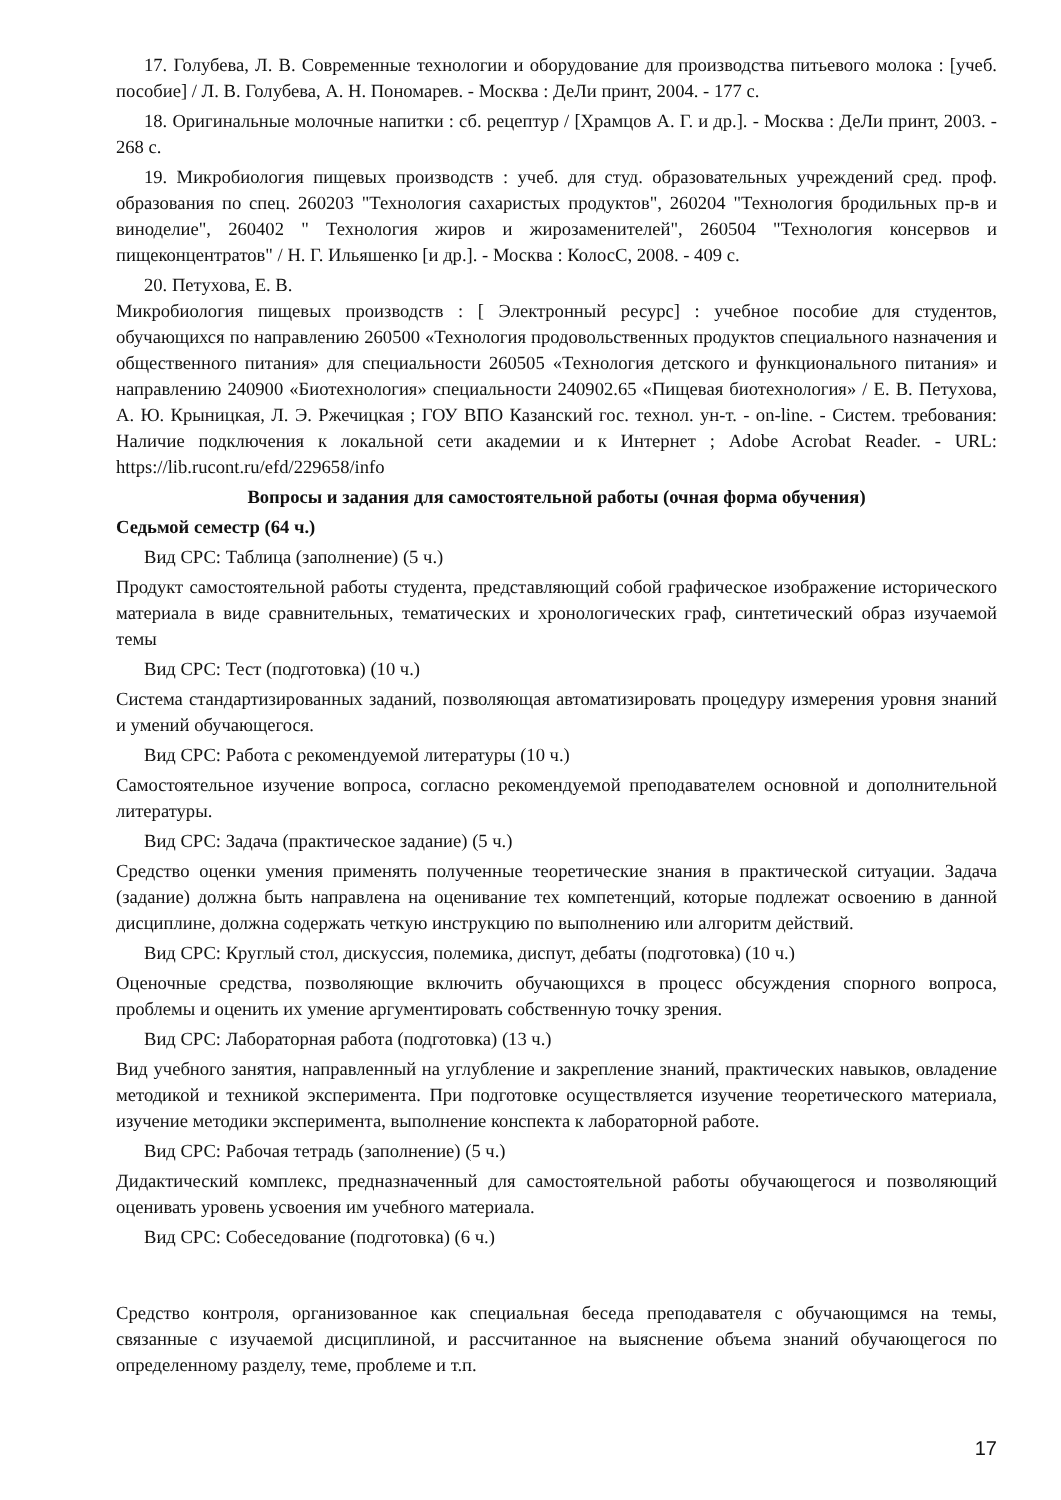17. Голубева, Л. В. Современные технологии и оборудование для производства питьевого молока : [учеб. пособие] / Л. В. Голубева, А. Н. Пономарев. - Москва : ДеЛи принт, 2004. - 177 с.
18. Оригинальные молочные напитки : сб. рецептур / [Храмцов А. Г. и др.]. - Москва : ДеЛи принт, 2003. - 268 с.
19. Микробиология пищевых производств : учеб. для студ. образовательных учреждений сред. проф. образования по спец. 260203 "Технология сахаристых продуктов", 260204 "Технология бродильных пр-в и виноделие", 260402 " Технология жиров и жирозаменителей", 260504 "Технология консервов и пищеконцентратов" / Н. Г. Ильяшенко [и др.]. - Москва : КолосС, 2008. - 409 с.
20. Петухова, Е. В.
Микробиология пищевых производств : [ Электронный ресурс] : учебное пособие для студентов, обучающихся по направлению 260500 «Технология продовольственных продуктов специального назначения и общественного питания» для специальности 260505 «Технология детского и функционального питания» и направлению 240900 «Биотехнология» специальности 240902.65 «Пищевая биотехнология» / Е. В. Петухова, А. Ю. Крыницкая, Л. Э. Ржечицкая ; ГОУ ВПО Казанский гос. технол. ун-т. - on-line. - Систем. требования: Наличие подключения к локальной сети академии и к Интернет ; Adobe Acrobat Reader. - URL: https://lib.rucont.ru/efd/229658/info
Вопросы и задания для самостоятельной работы (очная форма обучения)
Седьмой семестр (64 ч.)
Вид СРС: Таблица (заполнение) (5 ч.)
Продукт самостоятельной работы студента, представляющий собой графическое изображение исторического материала в виде сравнительных, тематических и хронологических граф, синтетический образ изучаемой темы
Вид СРС: Тест (подготовка) (10 ч.)
Система стандартизированных заданий, позволяющая автоматизировать процедуру измерения уровня знаний и умений обучающегося.
Вид СРС: Работа с рекомендуемой литературы (10 ч.)
Самостоятельное изучение вопроса, согласно рекомендуемой преподавателем основной и дополнительной литературы.
Вид СРС: Задача (практическое задание) (5 ч.)
Средство оценки умения применять полученные теоретические знания в практической ситуации. Задача (задание) должна быть направлена на оценивание тех компетенций, которые подлежат освоению в данной дисциплине, должна содержать четкую инструкцию по выполнению или алгоритм действий.
Вид СРС: Круглый стол, дискуссия, полемика, диспут, дебаты (подготовка) (10 ч.)
Оценочные средства, позволяющие включить обучающихся в процесс обсуждения спорного вопроса, проблемы и оценить их умение аргументировать собственную точку зрения.
Вид СРС: Лабораторная работа (подготовка) (13 ч.)
Вид учебного занятия, направленный на углубление и закрепление знаний, практических навыков, овладение методикой и техникой эксперимента. При подготовке осуществляется изучение теоретического материала, изучение методики эксперимента, выполнение конспекта к лабораторной работе.
Вид СРС: Рабочая тетрадь (заполнение) (5 ч.)
Дидактический комплекс, предназначенный для самостоятельной работы обучающегося и позволяющий оценивать уровень усвоения им учебного материала.
Вид СРС: Собеседование (подготовка) (6 ч.)
Средство контроля, организованное как специальная беседа преподавателя с обучающимся на темы, связанные с изучаемой дисциплиной, и рассчитанное на выяснение объема знаний обучающегося по определенному разделу, теме, проблеме и т.п.
17